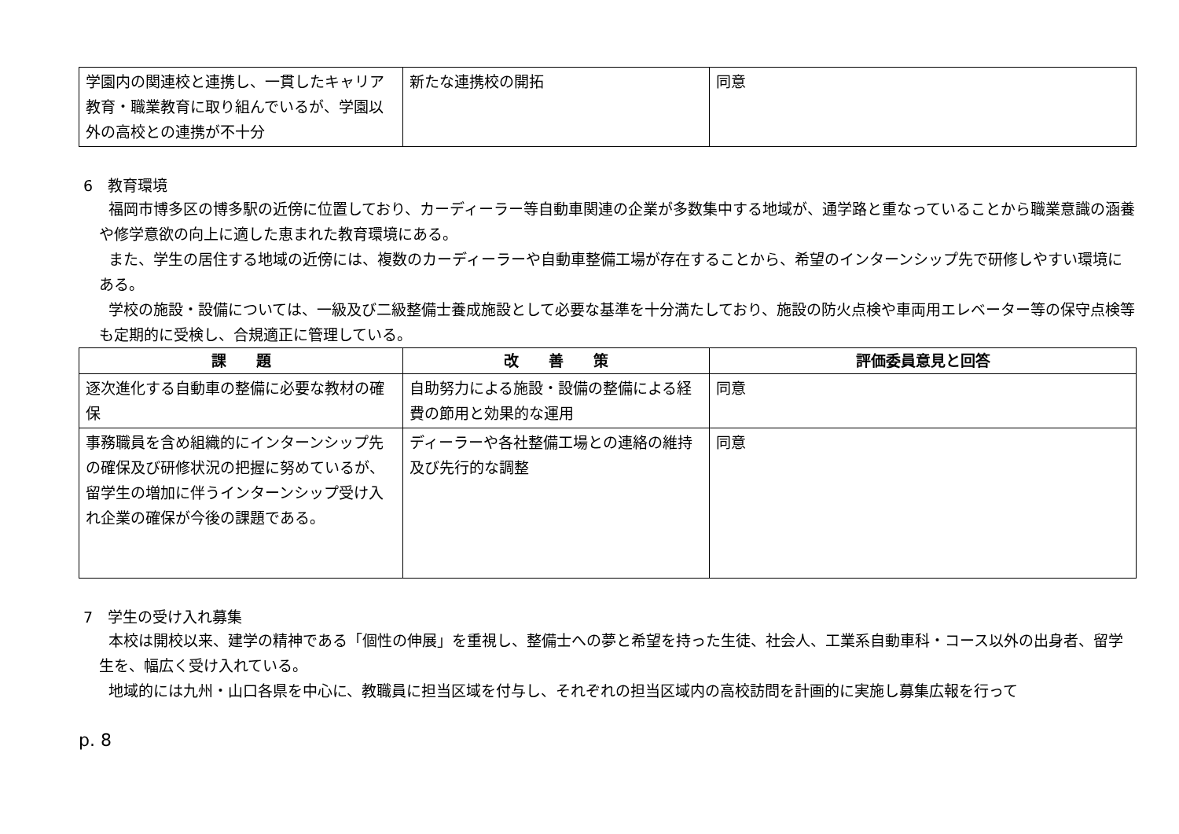| 学園内の関連校と連携し、一貫したキャリア教育・職業教育に取り組んでいるが、学園以外の高校との連携が不十分 | 新たな連携校の開拓 | 同意 |
6　教育環境
福岡市博多区の博多駅の近傍に位置しており、カーディーラー等自動車関連の企業が多数集中する地域が、通学路と重なっていることから職業意識の涵養や修学意欲の向上に適した恵まれた教育環境にある。
また、学生の居住する地域の近傍には、複数のカーディーラーや自動車整備工場が存在することから、希望のインターンシップ先で研修しやすい環境にある。
学校の施設・設備については、一級及び二級整備士養成施設として必要な基準を十分満たしており、施設の防火点検や車両用エレベーター等の保守点検等も定期的に受検し、合規適正に管理している。
| 課 題 | 改 善 策 | 評価委員意見と回答 |
| --- | --- | --- |
| 逐次進化する自動車の整備に必要な教材の確保 | 自助努力による施設・設備の整備による経費の節用と効果的な運用 | 同意 |
| 事務職員を含め組織的にインターンシップ先の確保及び研修状況の把握に努めているが、留学生の増加に伴うインターンシップ受け入れ企業の確保が今後の課題である。 | ディーラーや各社整備工場との連絡の維持及び先行的な調整 | 同意 |
7　学生の受け入れ募集
本校は開校以来、建学の精神である「個性の伸展」を重視し、整備士への夢と希望を持った生徒、社会人、工業系自動車科・コース以外の出身者、留学生を、幅広く受け入れている。
地域的には九州・山口各県を中心に、教職員に担当区域を付与し、それぞれの担当区域内の高校訪問を計画的に実施し募集広報を行って
p. 8